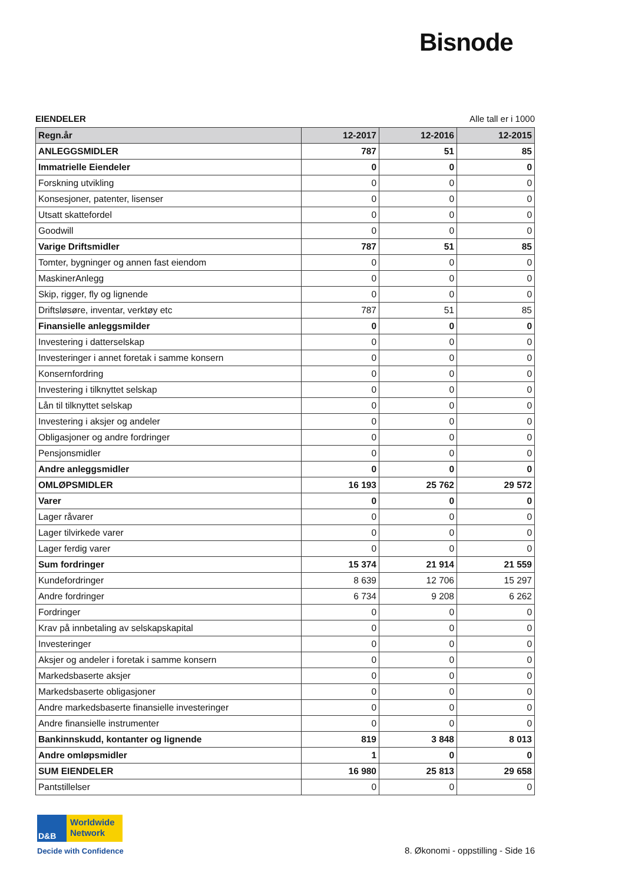Bisnode
EIENDELER Alle tall er i 1000
| Regn.år | 12-2017 | 12-2016 | 12-2015 |
| --- | --- | --- | --- |
| ANLEGGSMIDLER | 787 | 51 | 85 |
| Immatrielle Eiendeler | 0 | 0 | 0 |
| Forskning utvikling | 0 | 0 | 0 |
| Konsesjoner, patenter, lisenser | 0 | 0 | 0 |
| Utsatt skattefordel | 0 | 0 | 0 |
| Goodwill | 0 | 0 | 0 |
| Varige Driftsmidler | 787 | 51 | 85 |
| Tomter, bygninger og annen fast eiendom | 0 | 0 | 0 |
| MaskinerAnlegg | 0 | 0 | 0 |
| Skip, rigger, fly og lignende | 0 | 0 | 0 |
| Driftsløsøre, inventar, verktøy etc | 787 | 51 | 85 |
| Finansielle anleggsmilder | 0 | 0 | 0 |
| Investering i datterselskap | 0 | 0 | 0 |
| Investeringer i annet foretak i samme konsern | 0 | 0 | 0 |
| Konsernfordring | 0 | 0 | 0 |
| Investering i tilknyttet selskap | 0 | 0 | 0 |
| Lån til tilknyttet selskap | 0 | 0 | 0 |
| Investering i aksjer og andeler | 0 | 0 | 0 |
| Obligasjoner og andre fordringer | 0 | 0 | 0 |
| Pensjonsmidler | 0 | 0 | 0 |
| Andre anleggsmidler | 0 | 0 | 0 |
| OMLØPSMIDLER | 16 193 | 25 762 | 29 572 |
| Varer | 0 | 0 | 0 |
| Lager råvarer | 0 | 0 | 0 |
| Lager tilvirkede varer | 0 | 0 | 0 |
| Lager ferdig varer | 0 | 0 | 0 |
| Sum fordringer | 15 374 | 21 914 | 21 559 |
| Kundefordringer | 8 639 | 12 706 | 15 297 |
| Andre fordringer | 6 734 | 9 208 | 6 262 |
| Fordringer | 0 | 0 | 0 |
| Krav på innbetaling av selskapskapital | 0 | 0 | 0 |
| Investeringer | 0 | 0 | 0 |
| Aksjer og andeler i foretak i samme konsern | 0 | 0 | 0 |
| Markedsbaserte aksjer | 0 | 0 | 0 |
| Markedsbaserte obligasjoner | 0 | 0 | 0 |
| Andre markedsbaserte finansielle investeringer | 0 | 0 | 0 |
| Andre finansielle instrumenter | 0 | 0 | 0 |
| Bankinnskudd, kontanter og lignende | 819 | 3 848 | 8 013 |
| Andre omløpsmidler | 1 | 0 | 0 |
| SUM EIENDELER | 16 980 | 25 813 | 29 658 |
| Pantstillelser | 0 | 0 | 0 |
D&B
Worldwide
Network
Decide with Confidence
8. Økonomi - oppstilling - Side 16